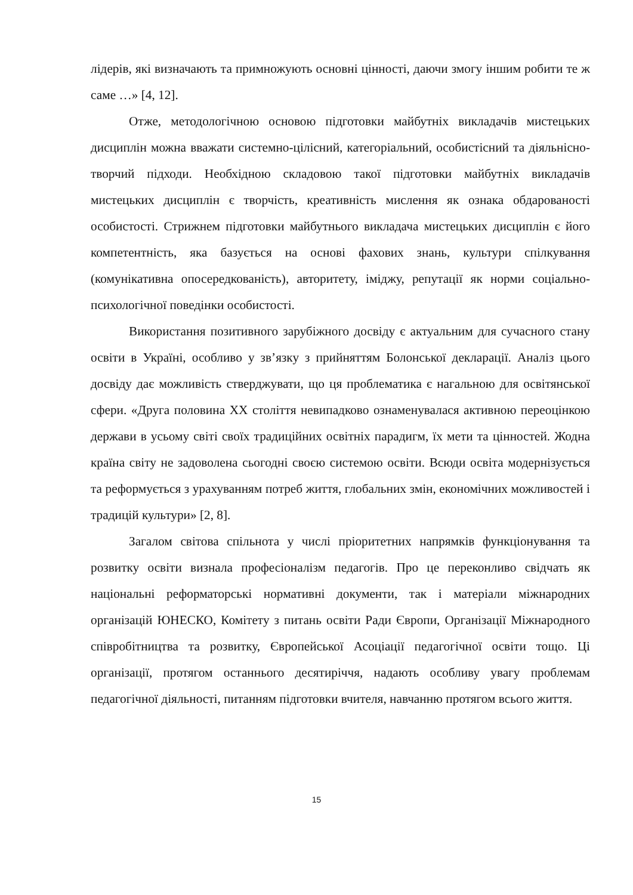лідерів, які визначають та примножують основні цінності, даючи змогу іншим робити те ж саме …» [4, 12].
Отже, методологічною основою підготовки майбутніх викладачів мистецьких дисциплін можна вважати системно-цілісний, категоріальний, особистісний та діяльнісно-творчий підходи. Необхідною складовою такої підготовки майбутніх викладачів мистецьких дисциплін є творчість, креативність мислення як ознака обдарованості особистості. Стрижнем підготовки майбутнього викладача мистецьких дисциплін є його компетентність, яка базується на основі фахових знань, культури спілкування (комунікативна опосередкованість), авторитету, іміджу, репутації як норми соціально-психологічної поведінки особистості.
Використання позитивного зарубіжного досвіду є актуальним для сучасного стану освіти в Україні, особливо у зв’язку з прийняттям Болонської декларації. Аналіз цього досвіду дає можливість стверджувати, що ця проблематика є нагальною для освітянської сфери. «Друга половина ХХ століття невипадково ознаменувалася активною переоцінкою держави в усьому світі своїх традиційних освітніх парадигм, їх мети та цінностей. Жодна країна світу не задоволена сьогодні своєю системою освіти. Всюди освіта модернізується та реформується з урахуванням потреб життя, глобальних змін, економічних можливостей і традицій культури» [2, 8].
Загалом світова спільнота у числі пріоритетних напрямків функціонування та розвитку освіти визнала професіоналізм педагогів. Про це переконливо свідчать як національні реформаторські нормативні документи, так і матеріали міжнародних організацій ЮНЕСКО, Комітету з питань освіти Ради Європи, Організації Міжнародного співробітництва та розвитку, Європейської Асоціації педагогічної освіти тощо. Ці організації, протягом останнього десятиріччя, надають особливу увагу проблемам педагогічної діяльності, питанням підготовки вчителя, навчанню протягом всього життя.
15